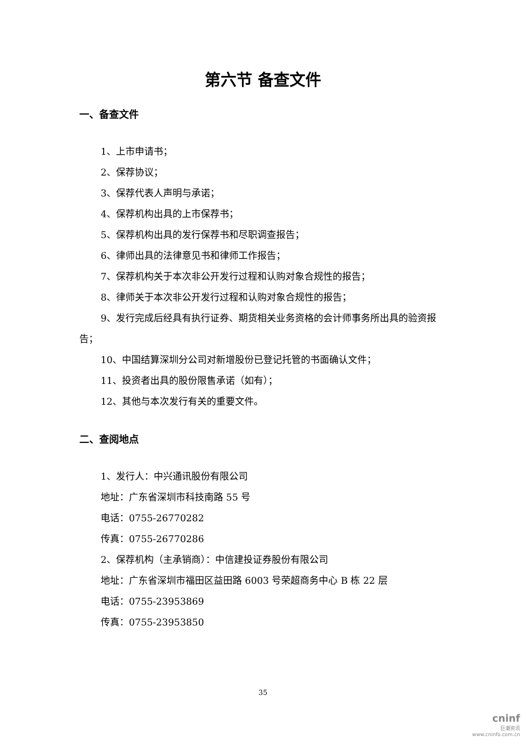第六节 备查文件
一、备查文件
1、上市申请书；
2、保荐协议；
3、保荐代表人声明与承诺；
4、保荐机构出具的上市保荐书；
5、保荐机构出具的发行保荐书和尽职调查报告；
6、律师出具的法律意见书和律师工作报告；
7、保荐机构关于本次非公开发行过程和认购对象合规性的报告；
8、律师关于本次非公开发行过程和认购对象合规性的报告；
9、发行完成后经具有执行证券、期货相关业务资格的会计师事务所出具的验资报告；
10、中国结算深圳分公司对新增股份已登记托管的书面确认文件；
11、投资者出具的股份限售承诺（如有）；
12、其他与本次发行有关的重要文件。
二、查阅地点
1、发行人：中兴通讯股份有限公司
地址：广东省深圳市科技南路 55 号
电话：0755-26770282
传真：0755-26770286
2、保荐机构（主承销商）：中信建投证券股份有限公司
地址：广东省深圳市福田区益田路 6003 号荣超商务中心 B 栋 22 层
电话：0755-23953869
传真：0755-23953850
35
cninf
巨潮资讯
www.cninfo.com.cn